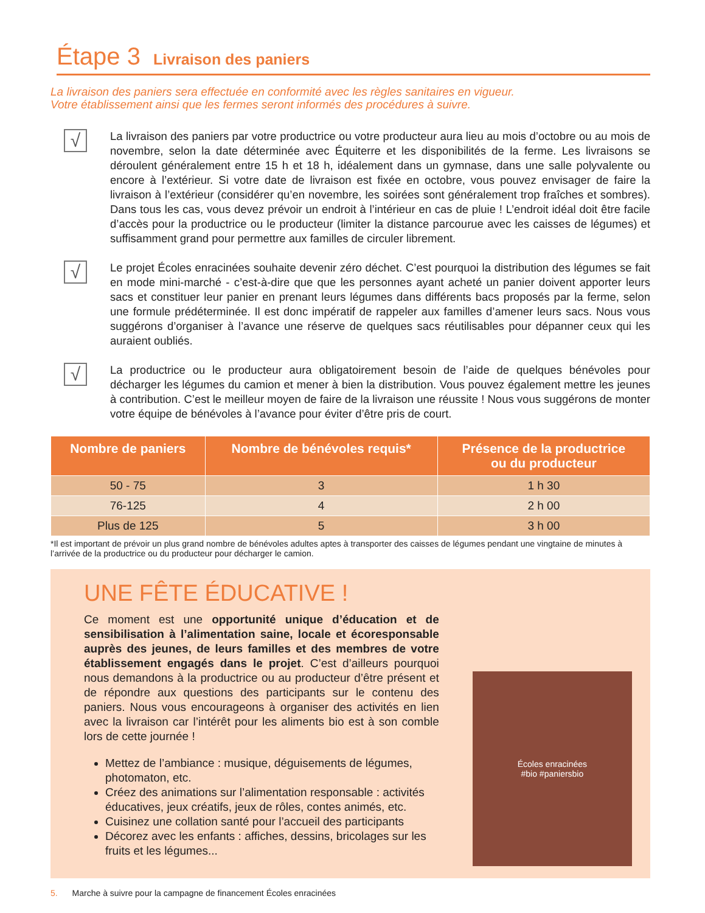Étape 3 Livraison des paniers
La livraison des paniers sera effectuée en conformité avec les règles sanitaires en vigueur.
Votre établissement ainsi que les fermes seront informés des procédures à suivre.
√
La livraison des paniers par votre productrice ou votre producteur aura lieu au mois d’octobre ou au mois de novembre, selon la date déterminée avec Équiterre et les disponibilités de la ferme. Les livraisons se déroulent généralement entre 15 h et 18 h, idéalement dans un gymnase, dans une salle polyvalente ou encore à l’extérieur. Si votre date de livraison est fixée en octobre, vous pouvez envisager de faire la livraison à l’extérieur (considérer qu’en novembre, les soirées sont généralement trop fraîches et sombres). Dans tous les cas, vous devez prévoir un endroit à l’intérieur en cas de pluie ! L’endroit idéal doit être facile d’accès pour la productrice ou le producteur (limiter la distance parcourue avec les caisses de légumes) et suffisamment grand pour permettre aux familles de circuler librement.
√
Le projet Écoles enracinées souhaite devenir zéro déchet. C’est pourquoi la distribution des légumes se fait en mode mini-marché - c’est-à-dire que que les personnes ayant acheté un panier doivent apporter leurs sacs et constituer leur panier en prenant leurs légumes dans différents bacs proposés par la ferme, selon une formule prédéterminée. Il est donc impératif de rappeler aux familles d’amener leurs sacs. Nous vous suggérons d’organiser à l’avance une réserve de quelques sacs réutilisables pour dépanner ceux qui les auraient oubliés.
√
La productrice ou le producteur aura obligatoirement besoin de l’aide de quelques bénévoles pour décharger les légumes du camion et mener à bien la distribution. Vous pouvez également mettre les jeunes à contribution. C’est le meilleur moyen de faire de la livraison une réussite ! Nous vous suggérons de monter votre équipe de bénévoles à l’avance pour éviter d’être pris de court.
| Nombre de paniers | Nombre de bénévoles requis* | Présence de la productrice ou du producteur |
| --- | --- | --- |
| 50 - 75 | 3 | 1 h 30 |
| 76-125 | 4 | 2 h 00 |
| Plus de 125 | 5 | 3 h 00 |
*Il est important de prévoir un plus grand nombre de bénévoles adultes aptes à transporter des caisses de légumes pendant une vingtaine de minutes à l’arrivée de la productrice ou du producteur pour décharger le camion.
UNE FÊTE ÉDUCATIVE !
Ce moment est une opportunité unique d’éducation et de sensibilisation à l’alimentation saine, locale et écoresponsable auprès des jeunes, de leurs familles et des membres de votre établissement engagés dans le projet. C’est d’ailleurs pourquoi nous demandons à la productrice ou au producteur d’être présent et de répondre aux questions des participants sur le contenu des paniers. Nous vous encourageons à organiser des activités en lien avec la livraison car l’intérêt pour les aliments bio est à son comble lors de cette journée !
Mettez de l’ambiance : musique, déguisements de légumes, photomaton, etc.
Créez des animations sur l’alimentation responsable : activités éducatives, jeux créatifs, jeux de rôles, contes animés, etc.
Cuisinez une collation santé pour l’accueil des participants
Décorez avec les enfants : affiches, dessins, bricolages sur les fruits et les légumes...
Écoles enracinées
#bio #paniersbio
5. Marche à suivre pour la campagne de financement Écoles enracinées